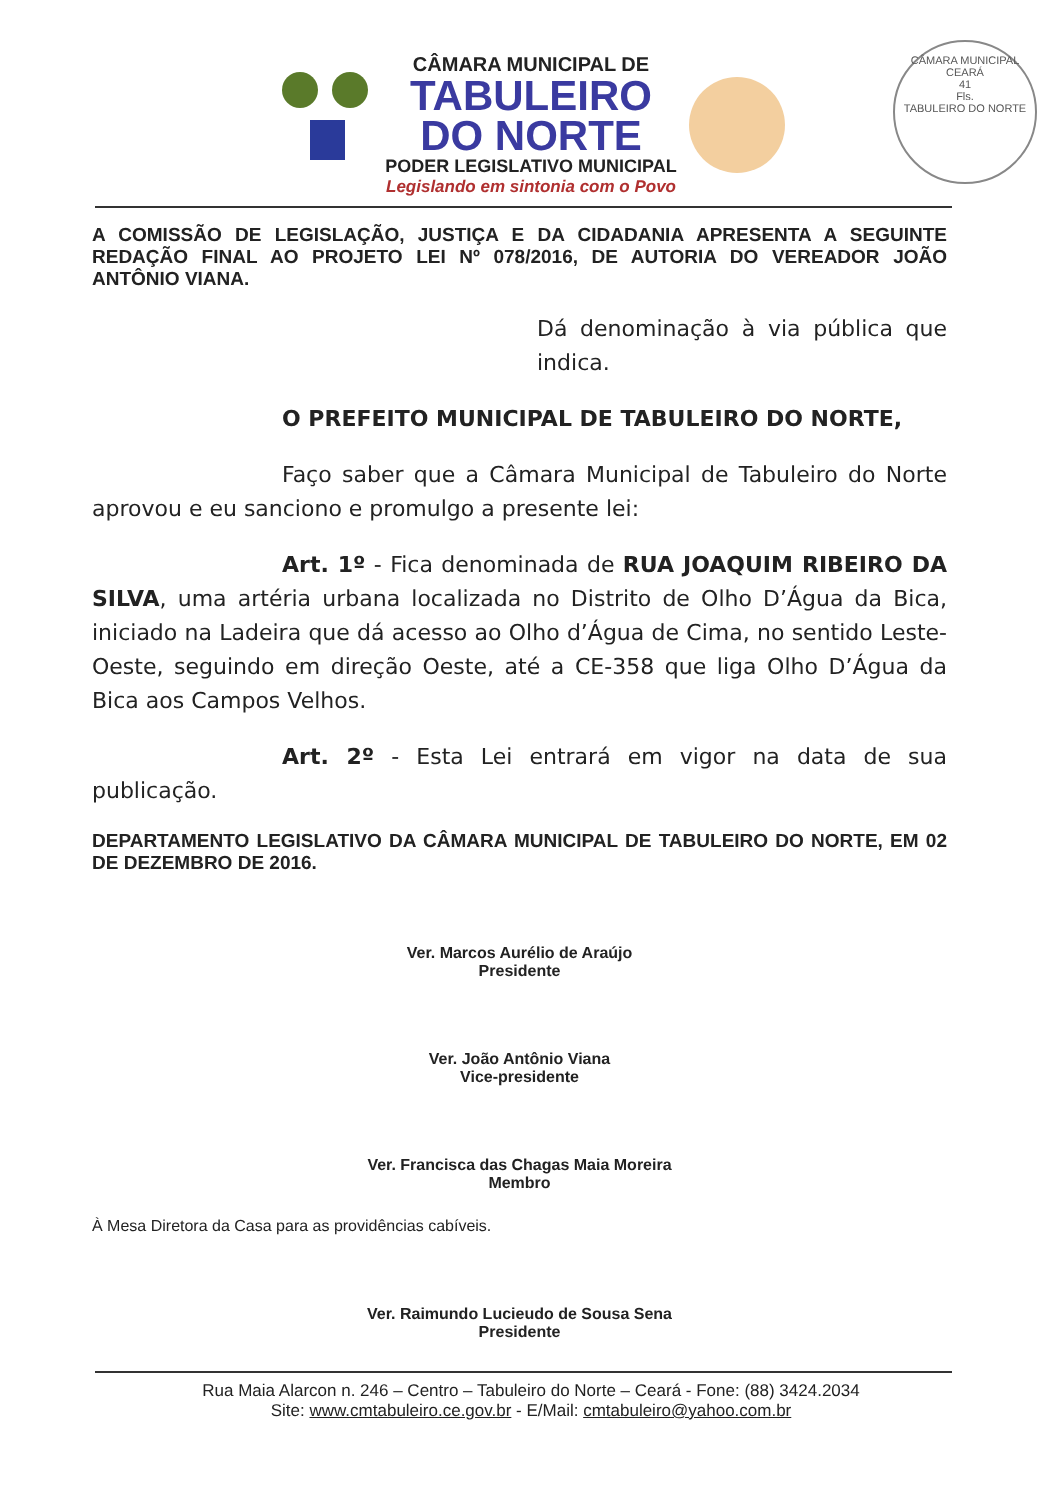CÂMARA MUNICIPAL DE
TABULEIRO
DO NORTE
PODER LEGISLATIVO MUNICIPAL
Legislando em sintonia com o Povo
CÂMARA MUNICIPAL
CEARÁ
41
Fls.
TABULEIRO DO NORTE
A COMISSÃO DE LEGISLAÇÃO, JUSTIÇA E DA CIDADANIA APRESENTA A SEGUINTE REDAÇÃO FINAL AO PROJETO LEI Nº 078/2016, DE AUTORIA DO VEREADOR JOÃO ANTÔNIO VIANA.
Dá denominação à via pública que indica.
O PREFEITO MUNICIPAL DE TABULEIRO DO NORTE,
Faço saber que a Câmara Municipal de Tabuleiro do Norte aprovou e eu sanciono e promulgo a presente lei:
Art. 1º - Fica denominada de RUA JOAQUIM RIBEIRO DA SILVA, uma artéria urbana localizada no Distrito de Olho D’Água da Bica, iniciado na Ladeira que dá acesso ao Olho d’Água de Cima, no sentido Leste-Oeste, seguindo em direção Oeste, até a CE-358 que liga Olho D’Água da Bica aos Campos Velhos.
Art. 2º - Esta Lei entrará em vigor na data de sua publicação.
DEPARTAMENTO LEGISLATIVO DA CÂMARA MUNICIPAL DE TABULEIRO DO NORTE, EM 02 DE DEZEMBRO DE 2016.
Ver. Marcos Aurélio de Araújo
Presidente
Ver. João Antônio Viana
Vice-presidente
Ver. Francisca das Chagas Maia Moreira
Membro
À Mesa Diretora da Casa para as providências cabíveis.
Ver. Raimundo Lucieudo de Sousa Sena
Presidente
Rua Maia Alarcon n. 246 – Centro – Tabuleiro do Norte – Ceará - Fone: (88) 3424.2034
Site: www.cmtabuleiro.ce.gov.br - E/Mail: cmtabuleiro@yahoo.com.br